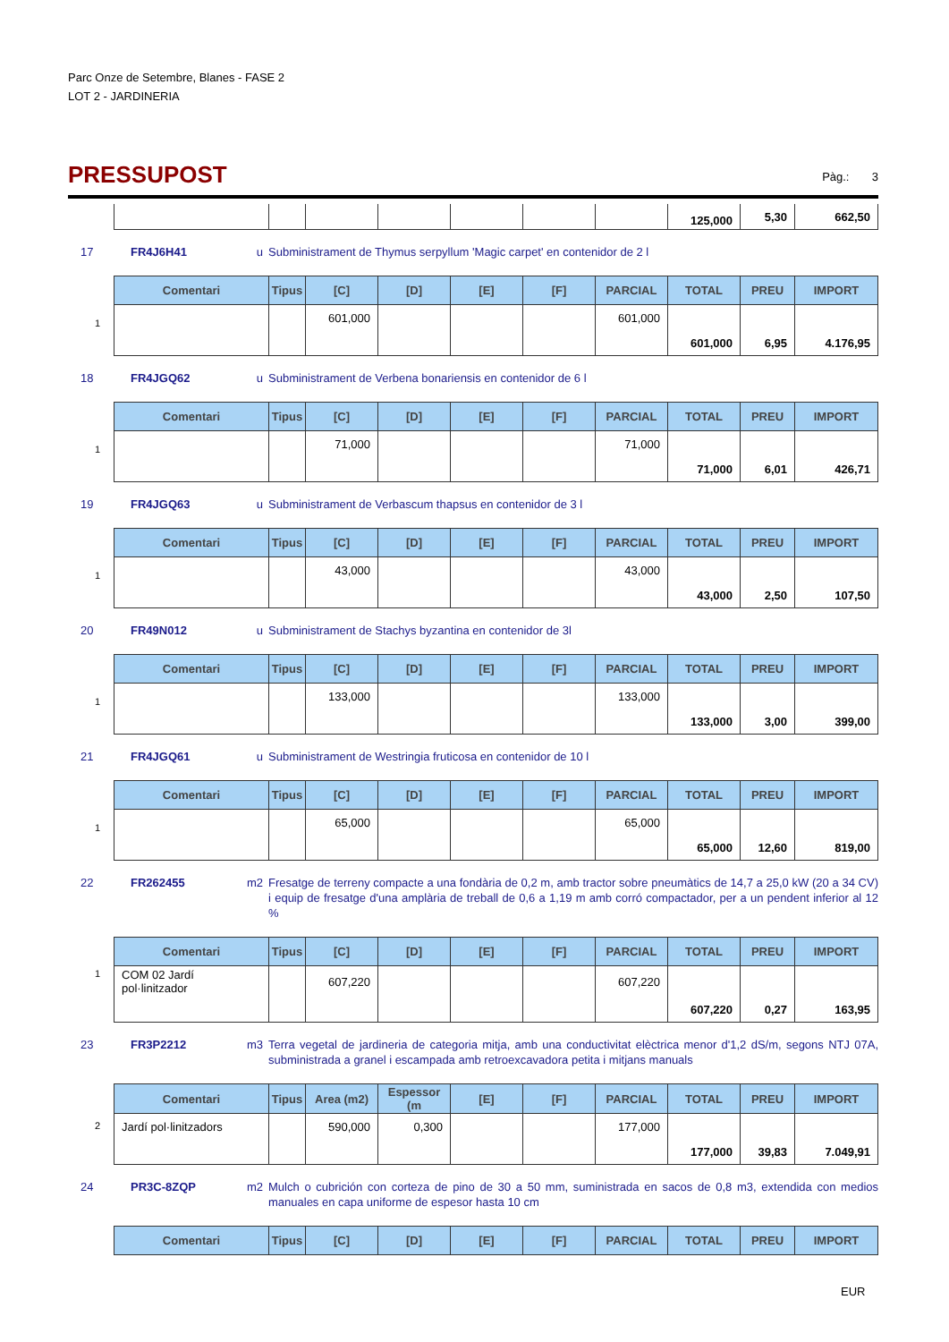Parc Onze de Setembre, Blanes - FASE 2
LOT 2 - JARDINERIA
PRESSUPOST
Pàg.: 3
| | | | | | | | 125,000 | 5,30 | 662,50 |
17 FR4J6H41 u Subministrament de Thymus serpyllum 'Magic carpet' en contenidor de 2 l
| Comentari | Tipus | [C] | [D] | [E] | [F] | PARCIAL | TOTAL | PREU | IMPORT |
| --- | --- | --- | --- | --- | --- | --- | --- | --- | --- |
| 1 | | 601,000 | | | | 601,000 | | | |
| | | | | | | | 601,000 | 6,95 | 4.176,95 |
18 FR4JGQ62 u Subministrament de Verbena bonariensis en contenidor de 6 l
| Comentari | Tipus | [C] | [D] | [E] | [F] | PARCIAL | TOTAL | PREU | IMPORT |
| --- | --- | --- | --- | --- | --- | --- | --- | --- | --- |
| 1 | | 71,000 | | | | 71,000 | | | |
| | | | | | | | 71,000 | 6,01 | 426,71 |
19 FR4JGQ63 u Subministrament de Verbascum thapsus en contenidor de 3 l
| Comentari | Tipus | [C] | [D] | [E] | [F] | PARCIAL | TOTAL | PREU | IMPORT |
| --- | --- | --- | --- | --- | --- | --- | --- | --- | --- |
| 1 | | 43,000 | | | | 43,000 | | | |
| | | | | | | | 43,000 | 2,50 | 107,50 |
20 FR49N012 u Subministrament de Stachys byzantina en contenidor de 3l
| Comentari | Tipus | [C] | [D] | [E] | [F] | PARCIAL | TOTAL | PREU | IMPORT |
| --- | --- | --- | --- | --- | --- | --- | --- | --- | --- |
| 1 | | 133,000 | | | | 133,000 | | | |
| | | | | | | | 133,000 | 3,00 | 399,00 |
21 FR4JGQ61 u Subministrament de Westringia fruticosa en contenidor de 10 l
| Comentari | Tipus | [C] | [D] | [E] | [F] | PARCIAL | TOTAL | PREU | IMPORT |
| --- | --- | --- | --- | --- | --- | --- | --- | --- | --- |
| 1 | | 65,000 | | | | 65,000 | | | |
| | | | | | | | 65,000 | 12,60 | 819,00 |
22 FR262455 m2 Fresatge de terreny compacte a una fondària de 0,2 m, amb tractor sobre pneumàtics de 14,7 a 25,0 kW (20 a 34 CV) i equip de fresatge d'una amplària de treball de 0,6 a 1,19 m amb corró compactador, per a un pendent inferior al 12 %
| Comentari | Tipus | [C] | [D] | [E] | [F] | PARCIAL | TOTAL | PREU | IMPORT |
| --- | --- | --- | --- | --- | --- | --- | --- | --- | --- |
| 1 COM 02 Jardí pol·linitzador | | 607,220 | | | | 607,220 | | | |
| | | | | | | | 607,220 | 0,27 | 163,95 |
23 FR3P2212 m3 Terra vegetal de jardineria de categoria mitja, amb una conductivitat elèctrica menor d'1,2 dS/m, segons NTJ 07A, subministrada a granel i escampada amb retroexcavadora petita i mitjans manuals
| Comentari | Tipus | Area (m2) | Espessor (m | [E] | [F] | PARCIAL | TOTAL | PREU | IMPORT |
| --- | --- | --- | --- | --- | --- | --- | --- | --- | --- |
| 2 Jardí pol·linitzadors | | 590,000 | 0,300 | | | 177,000 | | | |
| | | | | | | | 177,000 | 39,83 | 7.049,91 |
24 PR3C-8ZQP m2 Mulch o cubrición con corteza de pino de 30 a 50 mm, suministrada en sacos de 0,8 m3, extendida con medios manuales en capa uniforme de espesor hasta 10 cm
| Comentari | Tipus | [C] | [D] | [E] | [F] | PARCIAL | TOTAL | PREU | IMPORT |
| --- | --- | --- | --- | --- | --- | --- | --- | --- | --- |
EUR